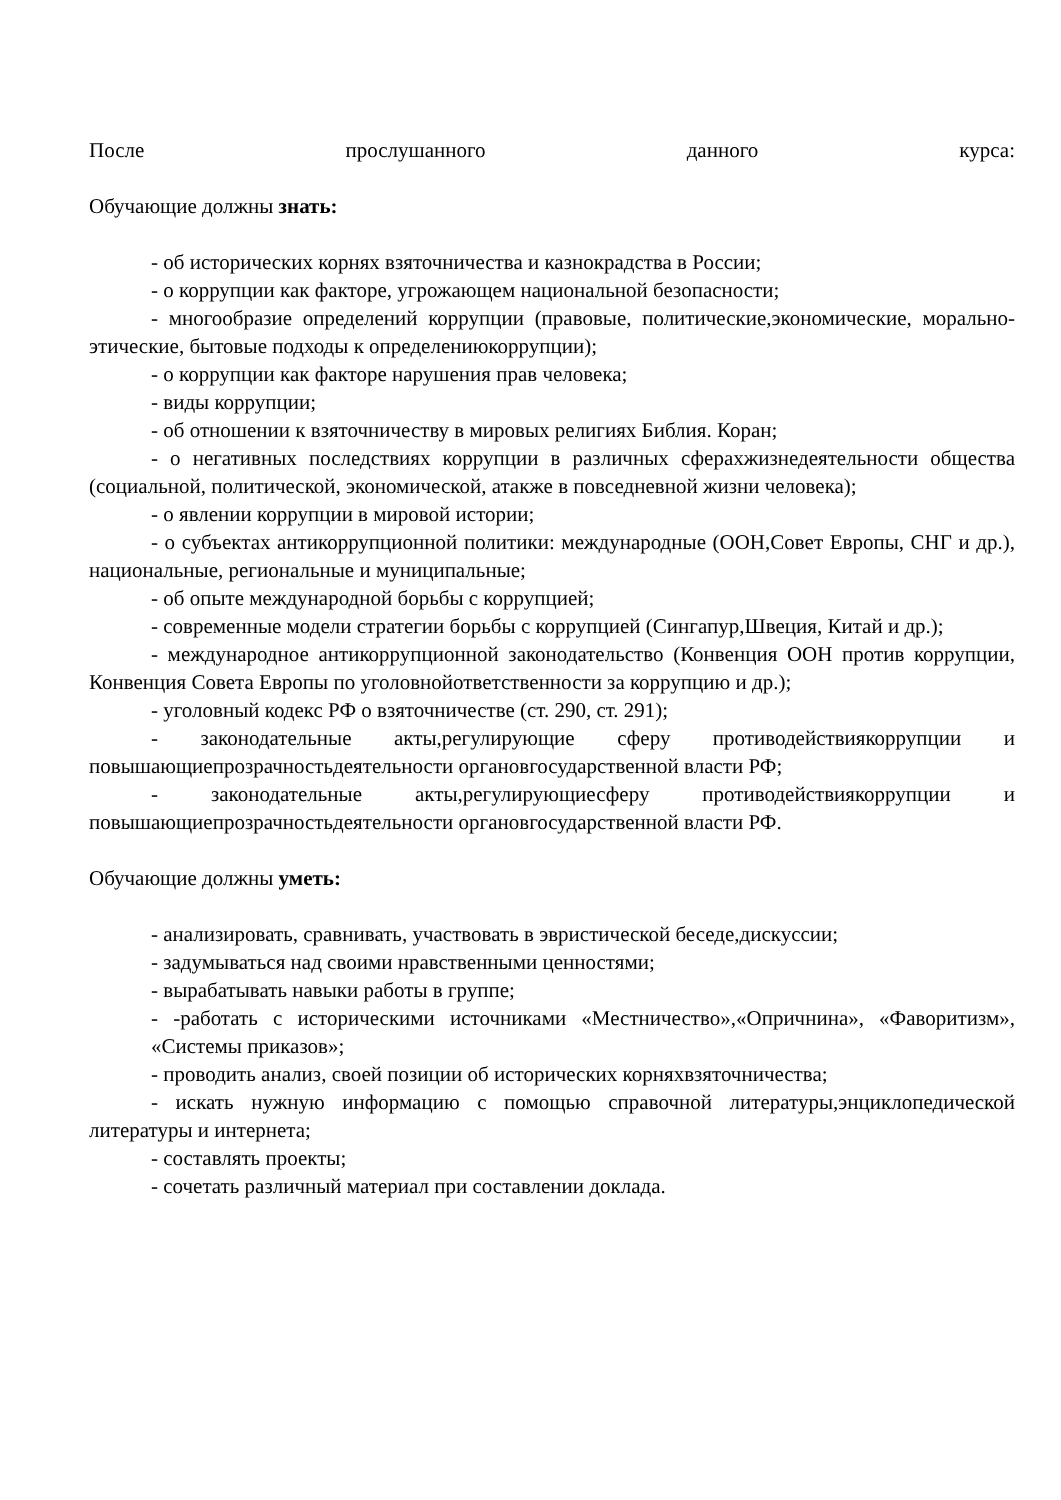После прослушанного данного курса:
Обучающие должны знать:
- об исторических корнях взяточничества и казнокрадства в России;
- о коррупции как факторе, угрожающем национальной безопасности;
- многообразие определений коррупции (правовые, политические,экономические, морально-этические, бытовые подходы к определениюкоррупции);
- о коррупции как факторе нарушения прав человека;
- виды коррупции;
- об отношении к взяточничеству в мировых религиях Библия. Коран;
- о негативных последствиях коррупции в различных сферахжизнедеятельности общества (социальной, политической, экономической, атакже в повседневной жизни человека);
- о явлении коррупции в мировой истории;
- о субъектах антикоррупционной политики: международные (ООН,Совет Европы, СНГ и др.), национальные, региональные и муниципальные;
- об опыте международной борьбы с коррупцией;
- современные модели стратегии борьбы с коррупцией (Сингапур,Швеция, Китай и др.);
- международное антикоррупционной законодательство (Конвенция ООН против коррупции, Конвенция Совета Европы по уголовнойответственности за коррупцию и др.);
- уголовный кодекс РФ о взяточничестве (ст. 290, ст. 291);
- законодательные акты,регулирующие сферу противодействиякоррупции и повышающиепрозрачностьдеятельности органовгосударственной власти РФ;
- законодательные акты,регулирующиесферу противодействиякоррупции и повышающиепрозрачностьдеятельности органовгосударственной власти РФ.
Обучающие должны уметь:
- анализировать, сравнивать, участвовать в эвристической беседе,дискуссии;
- задумываться над своими нравственными ценностями;
- вырабатывать навыки работы в группе;
- -работать с историческими источниками «Местничество»,«Опричнина», «Фаворитизм», «Системы приказов»;
- проводить анализ, своей позиции об исторических корняхвзяточничества;
- искать нужную информацию с помощью справочной литературы,энциклопедической литературы и интернета;
- составлять проекты;
- сочетать различный материал при составлении доклада.